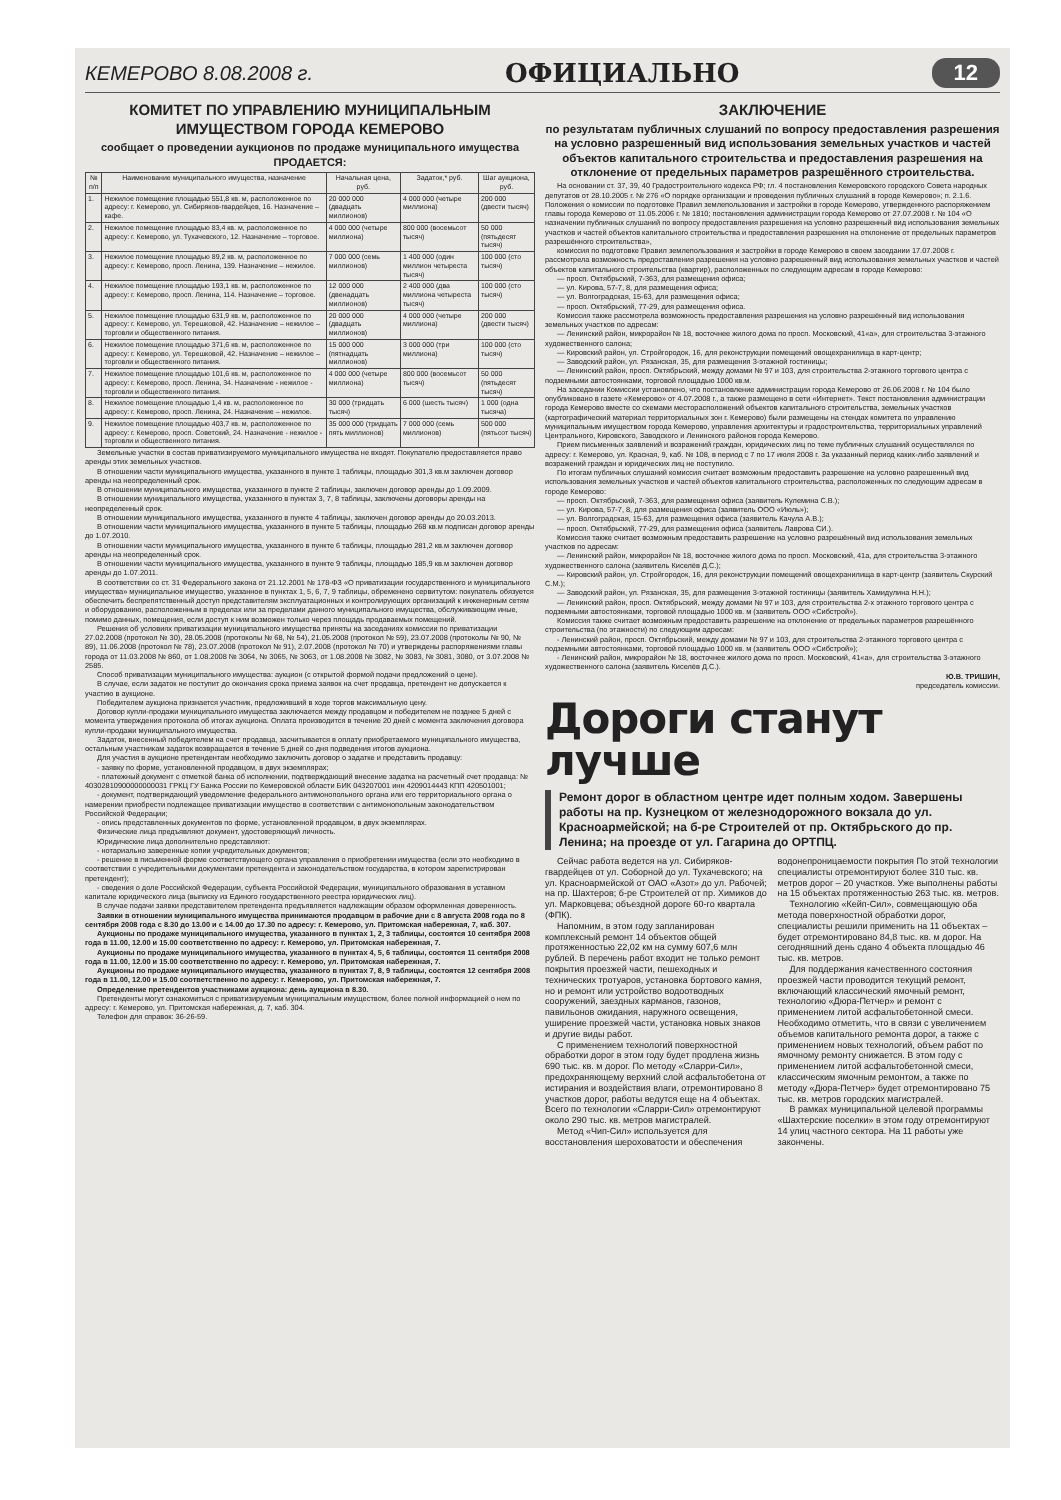КЕМЕРОВО 8.08.2008 г. ОФИЦИАЛЬНО 12
КОМИТЕТ ПО УПРАВЛЕНИЮ МУНИЦИПАЛЬНЫМ ИМУЩЕСТВОМ ГОРОДА КЕМЕРОВО
сообщает о проведении аукционов по продаже муниципального имущества
ПРОДАЕТСЯ:
| № п/п | Наименование муниципального имущества, назначение | Начальная цена, руб. | Задаток,* руб. | Шаг аукциона, руб. |
| --- | --- | --- | --- | --- |
| 1. | Нежилое помещение площадью 551,8 кв. м, расположенное по адресу: г. Кемерово, ул. Сибиряков-гвардейцев, 16. Назначение – кафе. | 20 000 000 (двадцать миллионов) | 4 000 000 (четыре миллиона) | 200 000 (двести тысяч) |
| 2. | Нежилое помещение площадью 83,4 кв. м, расположенное по адресу: г. Кемерово, ул. Тухачевского, 12. Назначение – торговое. | 4 000 000 (четыре миллиона) | 800 000 (восемьсот тысяч) | 50 000 (пятьдесят тысяч) |
| 3. | Нежилое помещение площадью 89,2 кв. м, расположенное по адресу: г. Кемерово, просп. Ленина, 139. Назначение – нежилое. | 7 000 000 (семь миллионов) | 1 400 000 (один миллион четыреста тысяч) | 100 000 (сто тысяч) |
| 4. | Нежилое помещение площадью 193,1 кв. м, расположенное по адресу: г. Кемерово, просп. Ленина, 114. Назначение – торговое. | 12 000 000 (двенадцать миллионов) | 2 400 000 (два миллиона четыреста тысяч) | 100 000 (сто тысяч) |
| 5. | Нежилое помещение площадью 631,9 кв. м, расположенное по адресу: г. Кемерово, ул. Терешковой, 42. Назначение – нежилое – торговли и общественного питания. | 20 000 000 (двадцать миллионов) | 4 000 000 (четыре миллиона) | 200 000 (двести тысяч) |
| 6. | Нежилое помещение площадью 371,6 кв. м, расположенное по адресу: г. Кемерово, ул. Терешковой, 42. Назначение – нежилое – торговли и общественного питания. | 15 000 000 (пятнадцать миллионов) | 3 000 000 (три миллиона) | 100 000 (сто тысяч) |
| 7. | Нежилое помещение площадью 101,6 кв. м, расположенное по адресу: г. Кемерово, просп. Ленина, 34. Назначение - нежилое - торговли и общественного питания. | 4 000 000 (четыре миллиона) | 800 000 (восемьсот тысяч) | 50 000 (пятьдесят тысяч) |
| 8. | Нежилое помещение площадью 1,4 кв. м, расположенное по адресу: г. Кемерово, просп. Ленина, 24. Назначение – нежилое. | 30 000 (тридцать тысяч) | 6 000 (шесть тысяч) | 1 000 (одна тысяча) |
| 9. | Нежилое помещение площадью 403,7 кв. м, расположенное по адресу: г. Кемерово, просп. Советский, 24. Назначение - нежилое - торговли и общественного питания. | 35 000 000 (тридцать пять миллионов) | 7 000 000 (семь миллионов) | 500 000 (пятьсот тысяч) |
Земельные участки в состав приватизируемого муниципального имущества не входят. Покупателю предоставляется право аренды этих земельных участков.
В отношении части муниципального имущества, указанного в пункте 1 таблицы, площадью 301,3 кв.м заключен договор аренды на неопределенный срок.
В отношении муниципального имущества, указанного в пункте 2 таблицы, заключен договор аренды до 1.09.2009.
В отношении муниципального имущества, указанного в пунктах 3, 7, 8 таблицы, заключены договоры аренды на неопределенный срок.
В отношении муниципального имущества, указанного в пункте 4 таблицы, заключен договор аренды до 20.03.2013.
В отношении части муниципального имущества, указанного в пункте 5 таблицы, площадью 268 кв.м подписан договор аренды до 1.07.2010.
В отношении части муниципального имущества, указанного в пункте 6 таблицы, площадью 281,2 кв.м заключен договор аренды на неопределенный срок.
В отношении части муниципального имущества, указанного в пункте 9 таблицы, площадью 185,9 кв.м заключен договор аренды до 1.07.2011.
В соответствии со ст. 31 Федерального закона от 21.12.2001 № 178-ФЗ «О приватизации государственного и муниципального имущества» муниципальное имущество, указанное в пунктах 1, 5, 6, 7, 9 таблицы, обременено сервитутом: покупатель обязуется обеспечить беспрепятственный доступ представителям эксплуатационных и контролирующих организаций к инженерным сетям и оборудованию, расположенным в пределах или за пределами данного муниципального имущества, обслуживающим иные, помимо данных, помещения, если доступ к ним возможен только через площадь продаваемых помещений.
Решения об условиях приватизации муниципального имущества приняты на заседаниях комиссии по приватизации 27.02.2008 (протокол № 30), 28.05.2008 (протоколы № 68, № 54), 21.05.2008 (протокол № 59), 23.07.2008 (протоколы № 90, № 89), 11.06.2008 (протокол № 78), 23.07.2008 (протокол № 91), 2.07.2008 (протокол № 70) и утверждены распоряжениями главы города от 11.03.2008 № 860, от 1.08.2008 № 3064, № 3065, № 3063, от 1.08.2008 № 3082, № 3083, № 3081, 3080, от 3.07.2008 № 2585.
Способ приватизации муниципального имущества: аукцион (с открытой формой подачи предложений о цене).
В случае, если задаток не поступит до окончания срока приема заявок на счет продавца, претендент не допускается к участию в аукционе.
Победителем аукциона признается участник, предложивший в ходе торгов максимальную цену.
Договор купли-продажи муниципального имущества заключается между продавцом и победителем не позднее 5 дней с момента утверждения протокола об итогах аукциона. Оплата производится в течение 20 дней с момента заключения договора купли-продажи муниципального имущества.
Задаток, внесенный победителем на счет продавца, засчитывается в оплату приобретаемого муниципального имущества, остальным участникам задаток возвращается в течение 5 дней со дня подведения итогов аукциона.
Для участия в аукционе претендентам необходимо заключить договор о задатке и представить продавцу:
- заявку по форме, установленной продавцом, в двух экземплярах;
- платежный документ с отметкой банка об исполнении, подтверждающий внесение задатка на расчетный счет продавца: № 40302810900000000031 ГРКЦ ГУ Банка России по Кемеровской области БИК 043207001 инн 4209014443 КПП 420501001;
- документ, подтверждающий уведомление федерального антимонопольного органа или его территориального органа о намерении приобрести подлежащее приватизации имущество в соответствии с антимонопольным законодательством Российской Федерации;
- опись представленных документов по форме, установленной продавцом, в двух экземплярах.
Физические лица предъявляют документ, удостоверяющий личность.
Юридические лица дополнительно представляют:
- нотариально заверенные копии учредительных документов;
- решение в письменной форме соответствующего органа управления о приобретении имущества (если это необходимо в соответствии с учредительными документами претендента и законодательством государства, в котором зарегистрирован претендент);
- сведения о доле Российской Федерации, субъекта Российской Федерации, муниципального образования в уставном капитале юридического лица (выписку из Единого государственного реестра юридических лиц).
В случае подачи заявки представителем претендента предъявляется надлежащим образом оформленная доверенность.
Заявки в отношении муниципального имущества принимаются продавцом в рабочие дни с 8 августа 2008 года по 8 сентября 2008 года с 8.30 до 13.00 и с 14.00 до 17.30 по адресу: г. Кемерово, ул. Притомская набережная, 7, каб. 307.
Аукционы по продаже муниципального имущества, указанного в пунктах 1, 2, 3 таблицы, состоятся 10 сентября 2008 года в 11.00, 12.00 и 15.00 соответственно по адресу: г. Кемерово, ул. Притомская набережная, 7.
Аукционы по продаже муниципального имущества, указанного в пунктах 4, 5, 6 таблицы, состоятся 11 сентября 2008 года в 11.00, 12.00 и 15.00 соответственно по адресу: г. Кемерово, ул. Притомская набережная, 7.
Аукционы по продаже муниципального имущества, указанного в пунктах 7, 8, 9 таблицы, состоятся 12 сентября 2008 года в 11.00, 12.00 и 15.00 соответственно по адресу: г. Кемерово, ул. Притомская набережная, 7.
Определение претендентов участниками аукциона: день аукциона в 8.30.
Претенденты могут ознакомиться с приватизируемым муниципальным имуществом, более полной информацией о нем по адресу: г. Кемерово, ул. Притомская набережная, д. 7, каб. 304.
Телефон для справок: 36-26-59.
ЗАКЛЮЧЕНИЕ
по результатам публичных слушаний по вопросу предоставления разрешения на условно разрешенный вид использования земельных участков и частей объектов капитального строительства и предоставления разрешения на отклонение от предельных параметров разрешённого строительства.
На основании ст. 37, 39, 40 Градостроительного кодекса РФ; гл. 4 постановления Кемеровского городского Совета народных депутатов от 28.10.2005 г. № 276 «О порядке организации и проведения публичных слушаний в городе Кемерово»; п. 2.1.6. Положения о комиссии по подготовке Правил землепользования и застройки в городе Кемерово, утвержденного распоряжением главы города Кемерово от 11.05.2006 г. № 1810; постановления администрации города Кемерово от 27.07.2008 г. № 104 «О назначении публичных слушаний по вопросу предоставления разрешения на условно разрешенный вид использования земельных участков и частей объектов капитального строительства и предоставления разрешения на отклонение от предельных параметров разрешённого строительства»,
комиссия по подготовке Правил землепользования и застройки в городе Кемерово в своем заседании 17.07.2008 г. рассмотрела возможность предоставления разрешения на условно разрешенный вид использования земельных участков и частей объектов капитального строительства (квартир), расположенных по следующим адресам в городе Кемерово:
— просп. Октябрьский, 7-363, для размещения офиса;
— ул. Кирова, 57-7, 8, для размещения офиса;
— ул. Волгоградская, 15-63, для размещения офиса;
— просп. Октябрьский, 77-29, для размещения офиса.
Комиссия также рассмотрела возможность предоставления разрешения на условно разрешённый вид использования земельных участков по адресам:
— Ленинский район, микрорайон № 18, восточнее жилого дома по просп. Московский, 41«а», для строительства 3-этажного художественного салона;
— Кировский район, ул. Стройгородок, 16, для реконструкции помещений овощехранилища в карт-центр;
— Заводский район, ул. Рязанская, 35, для размещения 3-этажной гостиницы;
— Ленинский район, просп. Октябрьский, между домами № 97 и 103, для строительства 2-этажного торгового центра с подземными автостоянками, торговой площадью 1000 кв.м.
На заседании Комиссии установлено, что постановление администрации города Кемерово от 26.06.2008 г. № 104 было опубликовано в газете «Кемерово» от 4.07.2008 г., а также размещено в сети «Интернет». Текст постановления администрации города Кемерово вместе со схемами месторасположений объектов капитального строительства, земельных участков (картографический материал территориальных зон г. Кемерово) были размещены на стендах комитета по управлению муниципальным имуществом города Кемерово, управления архитектуры и градостроительства, территориальных управлений Центрального, Кировского, Заводского и Ленинского районов города Кемерово.
Прием письменных заявлений и возражений граждан, юридических лиц по теме публичных слушаний осуществлялся по адресу: г. Кемерово, ул. Красная, 9, каб. № 108, в период с 7 по 17 июля 2008 г. За указанный период каких-либо заявлений и возражений граждан и юридических лиц не поступило.
По итогам публичных слушаний комиссия считает возможным предоставить разрешение на условно разрешенный вид использования земельных участков и частей объектов капитального строительства, расположенных по следующим адресам в городе Кемерово:
— просп. Октябрьский, 7-363, для размещения офиса (заявитель Кулемина С.В.);
— ул. Кирова, 57-7, 8, для размещения офиса (заявитель ООО «Июль»);
— ул. Волгоградская, 15-63, для размещения офиса (заявитель Качула А.В.);
— просп. Октябрьский, 77-29, для размещения офиса (заявитель Лаврова СИ.).
Комиссия также считает возможным предоставить разрешение на условно разрешённый вид использования земельных участков по адресам:
— Ленинский район, микрорайон № 18, восточнее жилого дома по просп. Московский, 41а, для строительства 3-этажного художественного салона (заявитель Киселёв Д.С.);
— Кировский район, ул. Стройгородок, 16, для реконструкции помещений овощехранилища в карт-центр (заявитель Скурский С.М.);
— Заводский район, ул. Рязанская, 35, для размещения 3-этажной гостиницы (заявитель Хамидулина Н.Н.);
— Ленинский район, просп. Октябрьский, между домами № 97 и 103, для строительства 2-х этажного торгового центра с подземными автостоянками, торговой площадью 1000 кв. м (заявитель ООО «Сибстрой»).
Комиссия также считает возможным предоставить разрешение на отклонение от предельных параметров разрешённого строительства (по этажности) по следующим адресам:
- Ленинский район, просп. Октябрьский, между домами № 97 и 103, для строительства 2-этажного торгового центра с подземными автостоянками, торговой площадью 1000 кв. м (заявитель ООО «Сибстрой»);
- Ленинский район, микрорайон № 18, восточнее жилого дома по просп. Московский, 41«а», для строительства 3-этажного художественного салона (заявитель Киселёв Д.С.).
Ю.В. ТРИШИН,
председатель комиссии.
Дороги станут лучше
Ремонт дорог в областном центре идет полным ходом. Завершены работы на пр. Кузнецком от железнодорожного вокзала до ул. Красноармейской; на б-ре Строителей от пр. Октябрьского до пр. Ленина; на проезде от ул. Гагарина до ОРТПЦ.
Сейчас работа ведется на ул. Сибиряков-гвардейцев от ул. Соборной до ул. Тухачевского; на ул. Красноармейской от ОАО «Азот» до ул. Рабочей; на пр. Шахтеров; б-ре Строителей от пр. Химиков до ул. Марковцева; объездной дороге 60-го квартала (ФПК).
Напомним, в этом году запланирован комплексный ремонт 14 объектов общей протяженностью 22,02 км на сумму 607,6 млн рублей. В перечень работ входит не только ремонт покрытия проезжей части, пешеходных и технических тротуаров, установка бортового камня, но и ремонт или устройство водоотводных сооружений, заездных карманов, газонов, павильонов ожидания, наружного освещения, уширение проезжей части, установка новых знаков и другие виды работ.
С применением технологий поверхностной обработки дорог в этом году будет продлена жизнь 690 тыс. кв. м дорог. По методу «Сларри-Сил», предохраняющему верхний слой асфальтобетона от истирания и воздействия влаги, отремонтировано 8 участков дорог, работы ведутся еще на 4 объектах. Всего по технологии «Сларри-Сил» отремонтируют около 290 тыс. кв. метров магистралей.
Метод «Чип-Сил» используется для восстановления шероховатости и обеспечения водонепроницаемости покрытия По этой технологии специалисты отремонтируют более 310 тыс. кв. метров дорог – 20 участков. Уже выполнены работы на 15 объектах протяженностью 263 тыс. кв. метров.
Технологию «Кейп-Сил», совмещающую оба метода поверхностной обработки дорог, специалисты решили применить на 11 объектах – будет отремонтировано 84,8 тыс. кв. м дорог. На сегодняшний день сдано 4 объекта площадью 46 тыс. кв. метров.
Для поддержания качественного состояния проезжей части проводится текущий ремонт, включающий классический ямочный ремонт, технологию «Дюра-Петчер» и ремонт с применением литой асфальтобетонной смеси. Необходимо отметить, что в связи с увеличением объемов капитального ремонта дорог, а также с применением новых технологий, объем работ по ямочному ремонту снижается. В этом году с применением литой асфальтобетонной смеси, классическим ямочным ремонтом, а также по методу «Дюра-Петчер» будет отремонтировано 75 тыс. кв. метров городских магистралей.
В рамках муниципальной целевой программы «Шахтерские поселки» в этом году отремонтируют 14 улиц частного сектора. На 11 работы уже закончены.